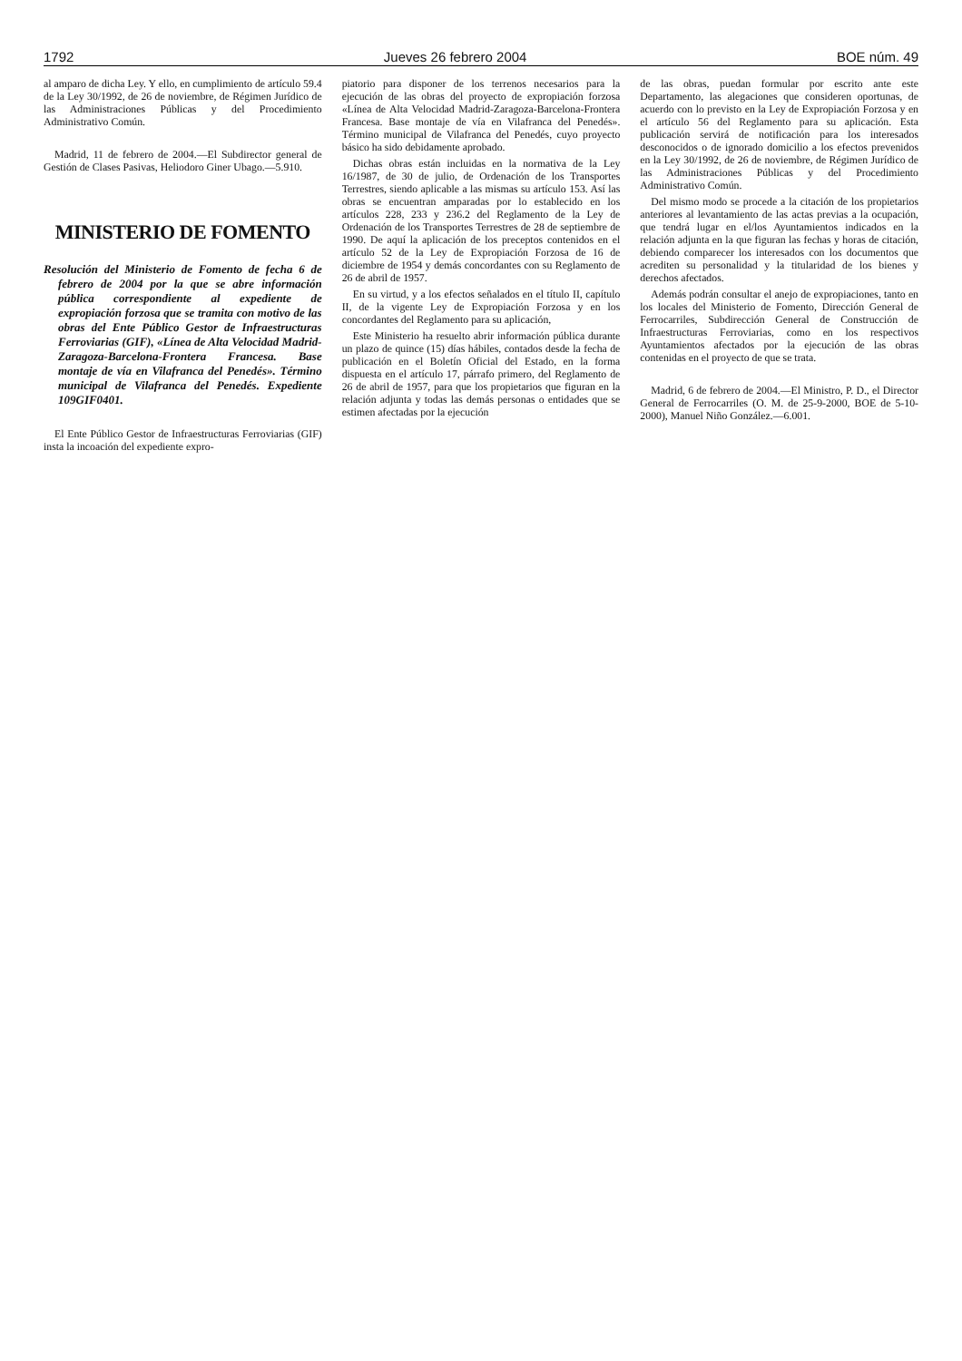1792 Jueves 26 febrero 2004 BOE núm. 49
al amparo de dicha Ley. Y ello, en cumplimiento de artículo 59.4 de la Ley 30/1992, de 26 de noviembre, de Régimen Jurídico de las Administraciones Públicas y del Procedimiento Administrativo Común.
Madrid, 11 de febrero de 2004.—El Subdirector general de Gestión de Clases Pasivas, Heliodoro Giner Ubago.—5.910.
MINISTERIO DE FOMENTO
Resolución del Ministerio de Fomento de fecha 6 de febrero de 2004 por la que se abre información pública correspondiente al expediente de expropiación forzosa que se tramita con motivo de las obras del Ente Público Gestor de Infraestructuras Ferroviarias (GIF), «Línea de Alta Velocidad Madrid-Zaragoza-Barcelona-Frontera Francesa. Base montaje de vía en Vilafranca del Penedés». Término municipal de Vilafranca del Penedés. Expediente 109GIF0401.
El Ente Público Gestor de Infraestructuras Ferroviarias (GIF) insta la incoación del expediente expro-
piatorio para disponer de los terrenos necesarios para la ejecución de las obras del proyecto de expropiación forzosa «Línea de Alta Velocidad Madrid-Zaragoza-Barcelona-Frontera Francesa. Base montaje de vía en Vilafranca del Penedés». Término municipal de Vilafranca del Penedés, cuyo proyecto básico ha sido debidamente aprobado.
Dichas obras están incluidas en la normativa de la Ley 16/1987, de 30 de julio, de Ordenación de los Transportes Terrestres, siendo aplicable a las mismas su artículo 153. Así las obras se encuentran amparadas por lo establecido en los artículos 228, 233 y 236.2 del Reglamento de la Ley de Ordenación de los Transportes Terrestres de 28 de septiembre de 1990. De aquí la aplicación de los preceptos contenidos en el artículo 52 de la Ley de Expropiación Forzosa de 16 de diciembre de 1954 y demás concordantes con su Reglamento de 26 de abril de 1957.
En su virtud, y a los efectos señalados en el título II, capítulo II, de la vigente Ley de Expropiación Forzosa y en los concordantes del Reglamento para su aplicación,
Este Ministerio ha resuelto abrir información pública durante un plazo de quince (15) días hábiles, contados desde la fecha de publicación en el Boletín Oficial del Estado, en la forma dispuesta en el artículo 17, párrafo primero, del Reglamento de 26 de abril de 1957, para que los propietarios que figuran en la relación adjunta y todas las demás personas o entidades que se estimen afectadas por la ejecución
de las obras, puedan formular por escrito ante este Departamento, las alegaciones que consideren oportunas, de acuerdo con lo previsto en la Ley de Expropiación Forzosa y en el artículo 56 del Reglamento para su aplicación. Esta publicación servirá de notificación para los interesados desconocidos o de ignorado domicilio a los efectos prevenidos en la Ley 30/1992, de 26 de noviembre, de Régimen Jurídico de las Administraciones Públicas y del Procedimiento Administrativo Común.
Del mismo modo se procede a la citación de los propietarios anteriores al levantamiento de las actas previas a la ocupación, que tendrá lugar en el/los Ayuntamientos indicados en la relación adjunta en la que figuran las fechas y horas de citación, debiendo comparecer los interesados con los documentos que acrediten su personalidad y la titularidad de los bienes y derechos afectados.
Además podrán consultar el anejo de expropiaciones, tanto en los locales del Ministerio de Fomento, Dirección General de Ferrocarriles, Subdirección General de Construcción de Infraestructuras Ferroviarias, como en los respectivos Ayuntamientos afectados por la ejecución de las obras contenidas en el proyecto de que se trata.
Madrid, 6 de febrero de 2004.—El Ministro, P. D., el Director General de Ferrocarriles (O. M. de 25-9-2000, BOE de 5-10-2000), Manuel Niño González.—6.001.